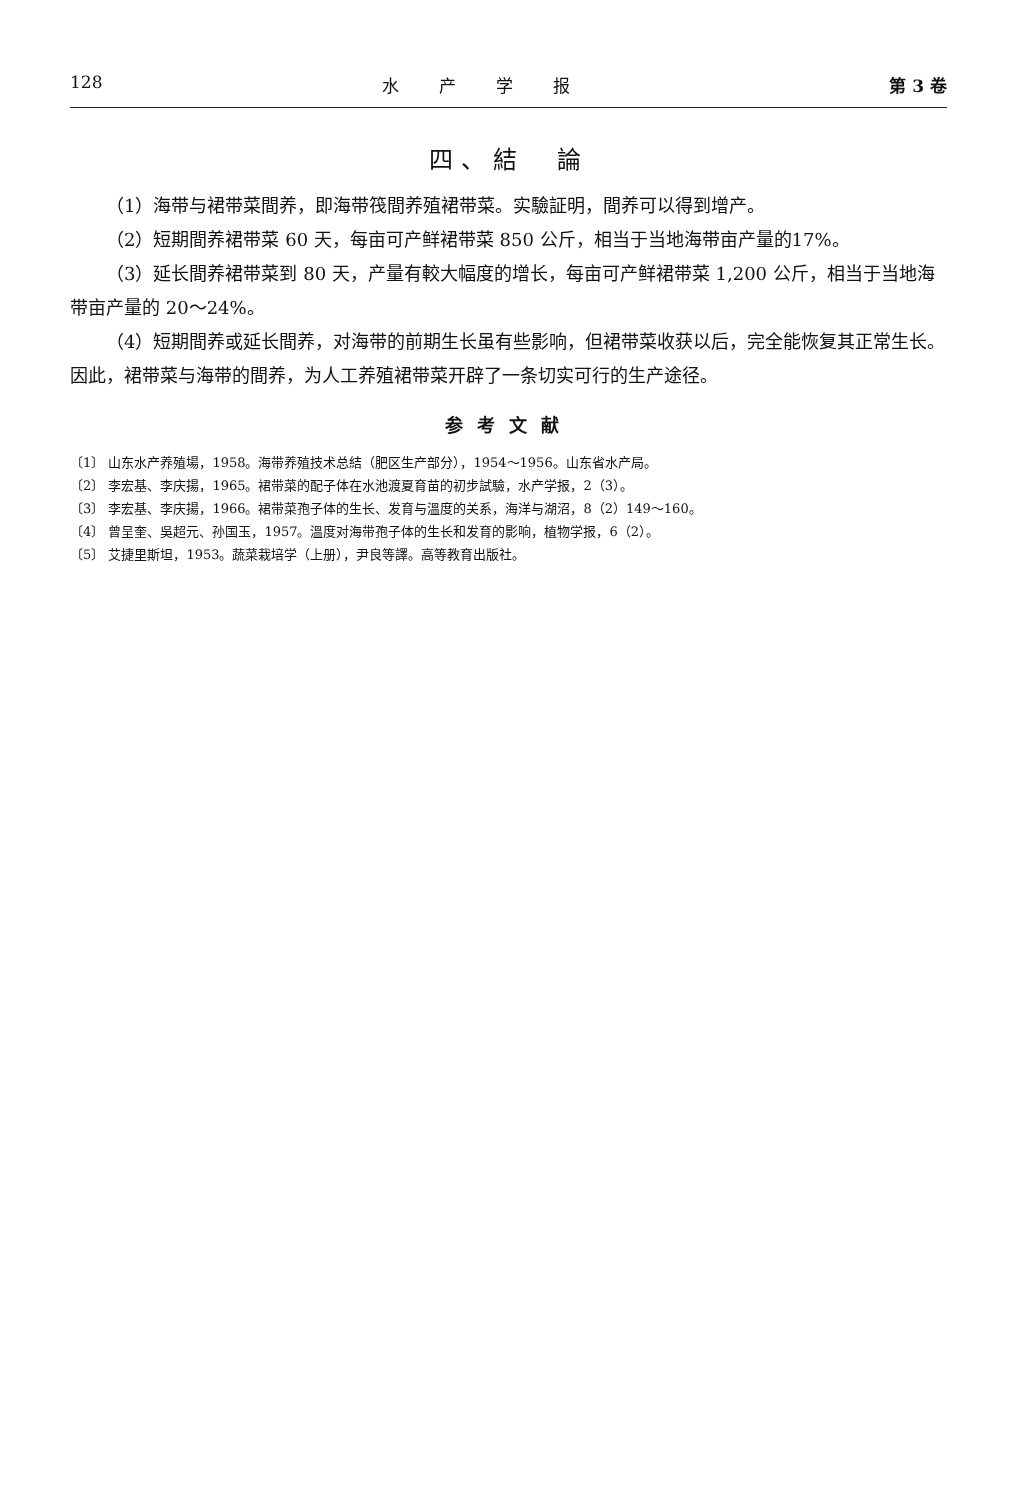128 水产学报 第 3 卷
四、結　論
（1）海带与裙带菜間养，即海带筏間养殖裙带菜。实驗証明，間养可以得到增产。
（2）短期間养裙带菜 60 天，每亩可产鲜裙带菜 850 公斤，相当于当地海带亩产量的17%。
（3）延长間养裙带菜到 80 天，产量有較大幅度的增长，每亩可产鲜裙带菜 1,200 公斤，相当于当地海带亩产量的 20～24%。
（4）短期間养或延长間养，对海带的前期生长虽有些影响，但裙带菜收获以后，完全能恢复其正常生长。因此，裙带菜与海带的間养，为人工养殖裙带菜开辟了一条切实可行的生产途径。
参考文献
〔1〕 山东水产养殖場，1958。海带养殖技术总結（肥区生产部分），1954～1956。山东省水产局。
〔2〕 李宏基、李庆揚，1965。裙带菜的配子体在水池渡夏育苗的初步試驗，水产学报，2（3）。
〔3〕 李宏基、李庆揚，1966。裙带菜孢子体的生长、发育与溫度的关系，海洋与湖沼，8（2）149～160。
〔4〕 曾呈奎、吳超元、孙国玉，1957。溫度对海带孢子体的生长和发育的影响，植物学报，6（2）。
〔5〕 艾捷里斯坦，1953。蔬菜栽培学（上册），尹良等譯。高等教育出版社。